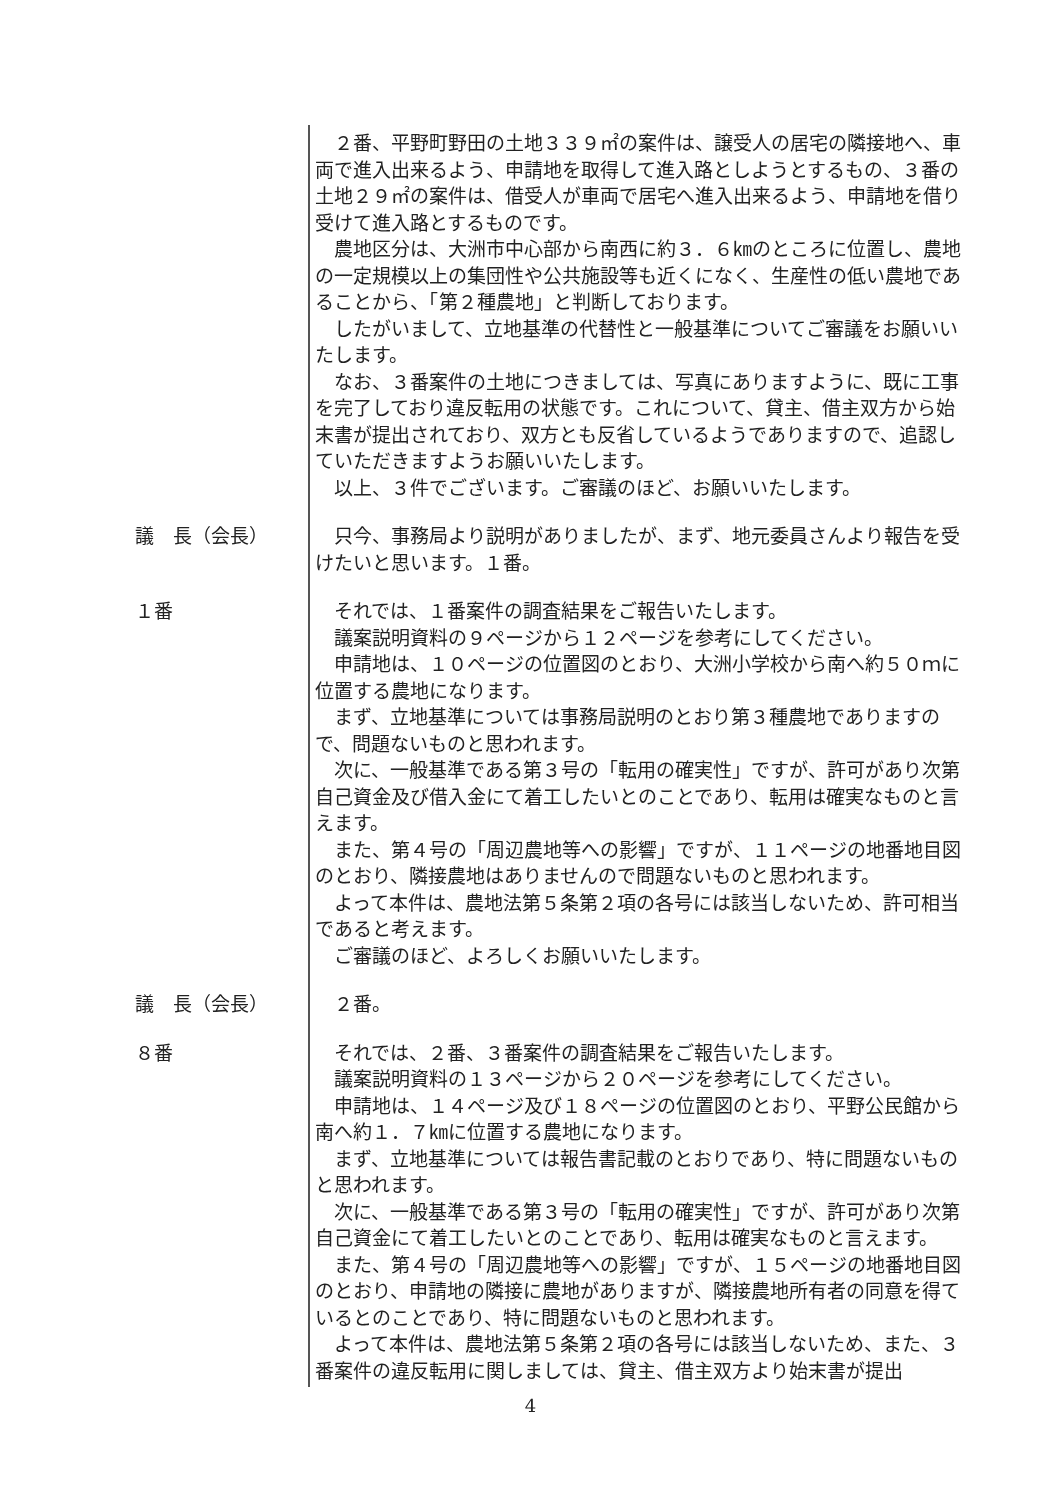２番、平野町野田の土地３３９㎡の案件は、譲受人の居宅の隣接地へ、車両で進入出来るよう、申請地を取得して進入路としようとするもの、３番の土地２９㎡の案件は、借受人が車両で居宅へ進入出来るよう、申請地を借り受けて進入路とするものです。
農地区分は、大洲市中心部から南西に約３．６㎞のところに位置し、農地の一定規模以上の集団性や公共施設等も近くになく、生産性の低い農地であることから、「第２種農地」と判断しております。
したがいまして、立地基準の代替性と一般基準についてご審議をお願いいたします。
なお、３番案件の土地につきましては、写真にありますように、既に工事を完了しており違反転用の状態です。これについて、貸主、借主双方から始末書が提出されており、双方とも反省しているようでありますので、追認していただきますようお願いいたします。
以上、３件でございます。ご審議のほど、お願いいたします。
議　長（会長）
只今、事務局より説明がありましたが、まず、地元委員さんより報告を受けたいと思います。１番。
１番
それでは、１番案件の調査結果をご報告いたします。
議案説明資料の９ページから１２ページを参考にしてください。
申請地は、１０ページの位置図のとおり、大洲小学校から南へ約５０ｍに位置する農地になります。
まず、立地基準については事務局説明のとおり第３種農地でありますので、問題ないものと思われます。
次に、一般基準である第３号の「転用の確実性」ですが、許可があり次第自己資金及び借入金にて着工したいとのことであり、転用は確実なものと言えます。
また、第４号の「周辺農地等への影響」ですが、１１ページの地番地目図のとおり、隣接農地はありませんので問題ないものと思われます。
よって本件は、農地法第５条第２項の各号には該当しないため、許可相当であると考えます。
ご審議のほど、よろしくお願いいたします。
議　長（会長）
２番。
８番
それでは、２番、３番案件の調査結果をご報告いたします。
議案説明資料の１３ページから２０ページを参考にしてください。
申請地は、１４ページ及び１８ページの位置図のとおり、平野公民館から南へ約１．７㎞に位置する農地になります。
まず、立地基準については報告書記載のとおりであり、特に問題ないものと思われます。
次に、一般基準である第３号の「転用の確実性」ですが、許可があり次第自己資金にて着工したいとのことであり、転用は確実なものと言えます。
また、第４号の「周辺農地等への影響」ですが、１５ページの地番地目図のとおり、申請地の隣接に農地がありますが、隣接農地所有者の同意を得ているとのことであり、特に問題ないものと思われます。
よって本件は、農地法第５条第２項の各号には該当しないため、また、３番案件の違反転用に関しましては、貸主、借主双方より始末書が提出
4